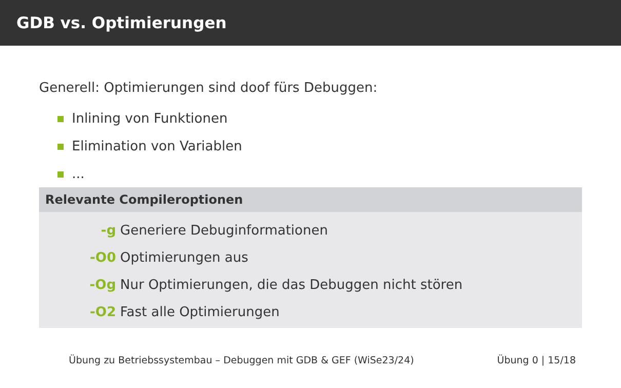GDB vs. Optimierungen
Generell: Optimierungen sind doof fürs Debuggen:
Inlining von Funktionen
Elimination von Variablen
...
Relevante Compileroptionen
| -g | Generiere Debuginformationen |
| -O0 | Optimierungen aus |
| -Og | Nur Optimierungen, die das Debuggen nicht stören |
| -O2 | Fast alle Optimierungen |
Übung zu Betriebssystembau – Debuggen mit GDB & GEF (WiSe23/24) Übung 0 | 15/18